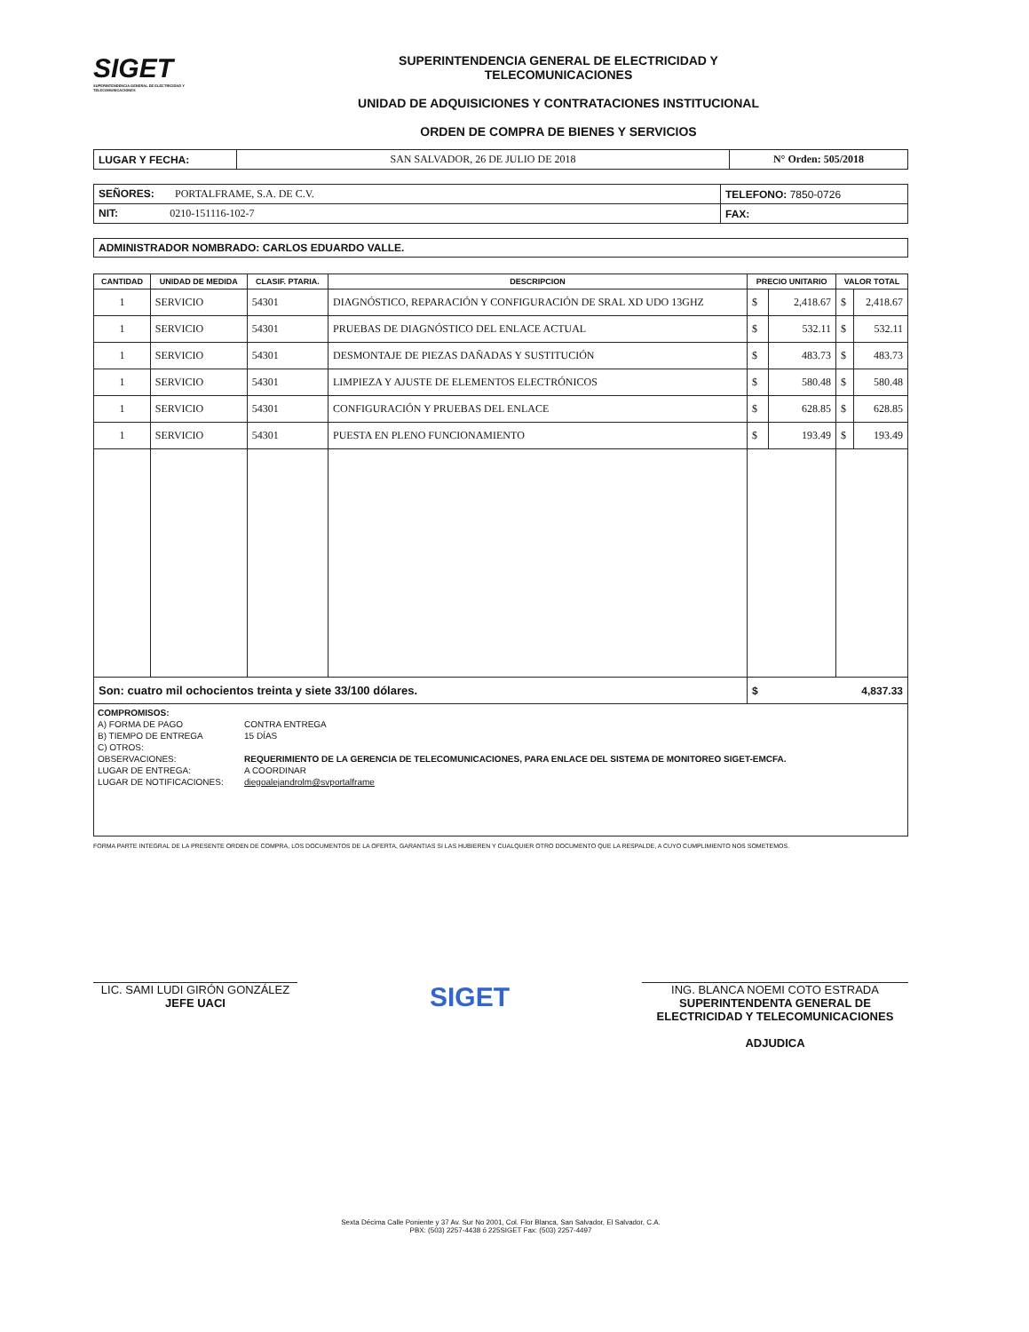SIGET
SUPERINTENDENCIA GENERAL DE ELECTRICIDAD Y TELECOMUNICACIONES
SUPERINTENDENCIA GENERAL DE ELECTRICIDAD Y
TELECOMUNICACIONES
UNIDAD DE ADQUISICIONES Y CONTRATACIONES INSTITUCIONAL
ORDEN DE COMPRA DE BIENES Y SERVICIOS
| LUGAR Y FECHA: | SAN SALVADOR, 26 DE JULIO DE 2018 | N° Orden: 505/2018 |
| SEÑORES: PORTALFRAME, S.A. DE C.V. | TELEFONO: 7850-0726 |
| NIT: 0210-151116-102-7 | FAX: |
| ADMINISTRADOR NOMBRADO: CARLOS EDUARDO VALLE. |
| CANTIDAD | UNIDAD DE MEDIDA | CLASIF. PTARIA. | DESCRIPCION | PRECIO UNITARIO | | VALOR TOTAL | |
| --- | --- | --- | --- | --- | --- | --- | --- |
| 1 | SERVICIO | 54301 | DIAGNÓSTICO, REPARACIÓN Y CONFIGURACIÓN DE SRAL XD UDO 13GHZ | $ | 2,418.67 | $ | 2,418.67 |
| 1 | SERVICIO | 54301 | PRUEBAS DE DIAGNÓSTICO DEL ENLACE ACTUAL | $ | 532.11 | $ | 532.11 |
| 1 | SERVICIO | 54301 | DESMONTAJE DE PIEZAS DAÑADAS Y SUSTITUCIÓN | $ | 483.73 | $ | 483.73 |
| 1 | SERVICIO | 54301 | LIMPIEZA Y AJUSTE DE ELEMENTOS ELECTRÓNICOS | $ | 580.48 | $ | 580.48 |
| 1 | SERVICIO | 54301 | CONFIGURACIÓN Y PRUEBAS DEL ENLACE | $ | 628.85 | $ | 628.85 |
| 1 | SERVICIO | 54301 | PUESTA EN PLENO FUNCIONAMIENTO | $ | 193.49 | $ | 193.49 |
| Son: cuatro mil ochocientos treinta y siete 33/100 dólares. | | | | $ 4,837.33 | | | |
COMPROMISOS:
A) FORMA DE PAGO CONTRA ENTREGA
B) TIEMPO DE ENTREGA 15 DÍAS
C) OTROS:
OBSERVACIONES: REQUERIMIENTO DE LA GERENCIA DE TELECOMUNICACIONES, PARA ENLACE DEL SISTEMA DE MONITOREO SIGET-EMCFA.
LUGAR DE ENTREGA: A COORDINAR
LUGAR DE NOTIFICACIONES: diegoalejandrolm@svportalframe
FORMA PARTE INTEGRAL DE LA PRESENTE ORDEN DE COMPRA, LOS DOCUMENTOS DE LA OFERTA, GARANTIAS SI LAS HUBIEREN Y CUALQUIER OTRO DOCUMENTO QUE LA RESPALDE, A CUYO CUMPLIMIENTO NOS SOMETEMOS.
LIC. SAMI LUDI GIRÓN GONZÁLEZ
JEFE UACI
SIGET
ING. BLANCA NOEMI COTO ESTRADA
SUPERINTENDENTA GENERAL DE
ELECTRICIDAD Y TELECOMUNICACIONES
ADJUDICA
Sexta Décima Calle Poniente y 37 Av. Sur No 2001, Col. Flor Blanca, San Salvador, El Salvador, C.A.
PBX: (503) 2257-4438 ó 225SIGET Fax: (503) 2257-4497